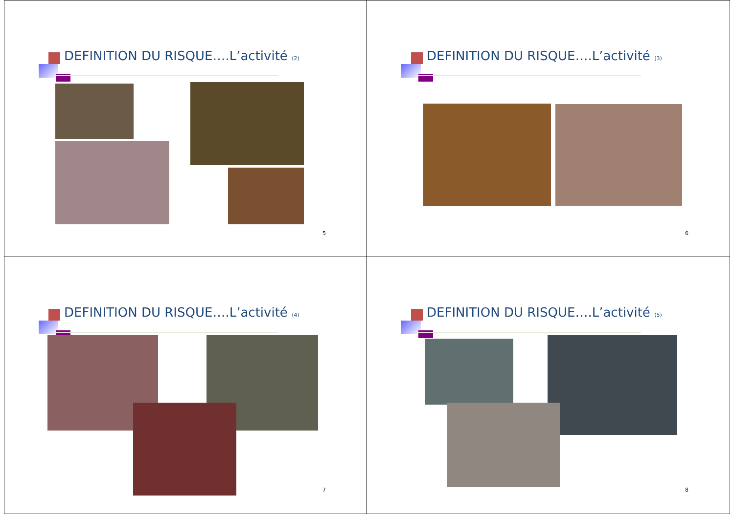DEFINITION DU RISQUE….L’activité (2)
5
DEFINITION DU RISQUE….L’activité (3)
6
DEFINITION DU RISQUE….L’activité (4)
7
DEFINITION DU RISQUE….L’activité (5)
8